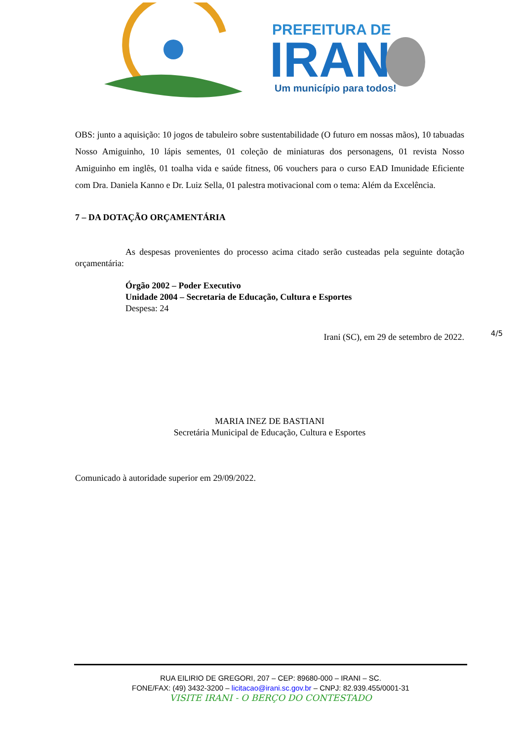PREFEITURA DE
IRANI
Um município para todos!
OBS: junto a aquisição: 10 jogos de tabuleiro sobre sustentabilidade (O futuro em nossas mãos), 10 tabuadas Nosso Amiguinho, 10 lápis sementes, 01 coleção de miniaturas dos personagens, 01 revista Nosso Amiguinho em inglês, 01 toalha vida e saúde fitness, 06 vouchers para o curso EAD Imunidade Eficiente com Dra. Daniela Kanno e Dr. Luiz Sella, 01 palestra motivacional com o tema: Além da Excelência.
7 – DA DOTAÇÃO ORÇAMENTÁRIA
As despesas provenientes do processo acima citado serão custeadas pela seguinte dotação orçamentária:
Órgão 2002 – Poder Executivo
Unidade 2004 – Secretaria de Educação, Cultura e Esportes
Despesa: 24
Irani (SC), em 29 de setembro de 2022. 4/5
MARIA INEZ DE BASTIANI
Secretária Municipal de Educação, Cultura e Esportes
Comunicado à autoridade superior em 29/09/2022.
RUA EILIRIO DE GREGORI, 207 – CEP: 89680-000 – IRANI – SC.
FONE/FAX: (49) 3432-3200 – licitacao@irani.sc.gov.br – CNPJ: 82.939.455/0001-31
VISITE IRANI - O BERÇO DO CONTESTADO